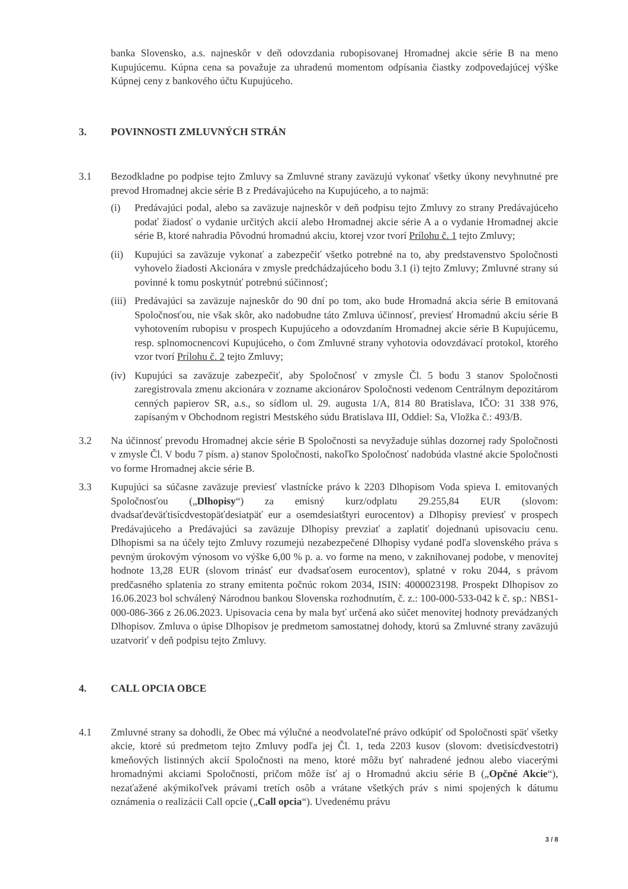banka Slovensko, a.s. najneskôr v deň odovzdania rubopisovanej Hromadnej akcie série B na meno Kupujúcemu. Kúpna cena sa považuje za uhradenú momentom odpísania čiastky zodpovedajúcej výške Kúpnej ceny z bankového účtu Kupujúceho.
3. POVINNOSTI ZMLUVNÝCH STRÁN
3.1 Bezodkladne po podpise tejto Zmluvy sa Zmluvné strany zaväzujú vykonať všetky úkony nevyhnutné pre prevod Hromadnej akcie série B z Predávajúceho na Kupujúceho, a to najmä:
(i) Predávajúci podal, alebo sa zaväzuje najneskôr v deň podpisu tejto Zmluvy zo strany Predávajúceho podať žiadosť o vydanie určitých akcií alebo Hromadnej akcie série A a o vydanie Hromadnej akcie série B, ktoré nahradia Pôvodnú hromadnú akciu, ktorej vzor tvorí Prílohu č. 1 tejto Zmluvy;
(ii) Kupujúci sa zaväzuje vykonať a zabezpečiť všetko potrebné na to, aby predstavenstvo Spoločnosti vyhovelo žiadosti Akcionára v zmysle predchádzajúceho bodu 3.1 (i) tejto Zmluvy; Zmluvné strany sú povinné k tomu poskytnúť potrebnú súčinnosť;
(iii) Predávajúci sa zaväzuje najneskôr do 90 dní po tom, ako bude Hromadná akcia série B emitovaná Spoločnosťou, nie však skôr, ako nadobudne táto Zmluva účinnosť, previesť Hromadnú akciu série B vyhotovením rubopisu v prospech Kupujúceho a odovzdaním Hromadnej akcie série B Kupujúcemu, resp. splnomocnencovi Kupujúceho, o čom Zmluvné strany vyhotovia odovzdávací protokol, ktorého vzor tvorí Prílohu č. 2 tejto Zmluvy;
(iv) Kupujúci sa zaväzuje zabezpečiť, aby Spoločnosť v zmysle Čl. 5 bodu 3 stanov Spoločnosti zaregistrovala zmenu akcionára v zozname akcionárov Spoločnosti vedenom Centrálnym depozitárom cenných papierov SR, a.s., so sídlom ul. 29. augusta 1/A, 814 80 Bratislava, IČO: 31 338 976, zapísaným v Obchodnom registri Mestského súdu Bratislava III, Oddiel: Sa, Vložka č.: 493/B.
3.2 Na účinnosť prevodu Hromadnej akcie série B Spoločnosti sa nevyžaduje súhlas dozornej rady Spoločnosti v zmysle Čl. V bodu 7 písm. a) stanov Spoločnosti, nakoľko Spoločnosť nadobúda vlastné akcie Spoločnosti vo forme Hromadnej akcie série B.
3.3 Kupujúci sa súčasne zaväzuje previesť vlastnícke právo k 2203 Dlhopisom Voda spieva I. emitovaných Spoločnosťou („Dlhopisy“) za emisný kurz/odplatu 29.255,84 EUR (slovom: dvadsaťdeväťtisícdvestopäťdesiatpäť eur a osemdesiatštyri eurocentov) a Dlhopisy previesť v prospech Predávajúceho a Predávajúci sa zaväzuje Dlhopisy prevziať a zaplatiť dojednanú upisovaciu cenu. Dlhopismi sa na účely tejto Zmluvy rozumejú nezabezpečené Dlhopisy vydané podľa slovenského práva s pevným úrokovým výnosom vo výške 6,00 % p. a. vo forme na meno, v zaknihovanej podobe, v menovitej hodnote 13,28 EUR (slovom trinásť eur dvadsaťosem eurocentov), splatné v roku 2044, s právom predčasného splatenia zo strany emitenta počnúc rokom 2034, ISIN: 4000023198. Prospekt Dlhopisov zo 16.06.2023 bol schválený Národnou bankou Slovenska rozhodnutím, č. z.: 100-000-533-042 k č. sp.: NBS1-000-086-366 z 26.06.2023. Upisovacia cena by mala byť určená ako súčet menovitej hodnoty prevádzaných Dlhopisov. Zmluva o úpise Dlhopisov je predmetom samostatnej dohody, ktorú sa Zmluvné strany zaväzujú uzatvoriť v deň podpisu tejto Zmluvy.
4. CALL OPCIA OBCE
4.1 Zmluvné strany sa dohodli, že Obec má výlučné a neodvolateľné právo odkúpiť od Spoločnosti späť všetky akcie, ktoré sú predmetom tejto Zmluvy podľa jej Čl. 1, teda 2203 kusov (slovom: dvetisícdvestotri) kmeňových listinných akcií Spoločnosti na meno, ktoré môžu byť nahradené jednou alebo viacerými hromadnými akciami Spoločnosti, pričom môže ísť aj o Hromadnú akciu série B („Opčné Akcie“), nezaťažené akýmikoľvek právami tretích osôb a vrátane všetkých práv s nimi spojených k dátumu oznámenia o realizácii Call opcie („Call opcia“). Uvedenému právu
3 / 8